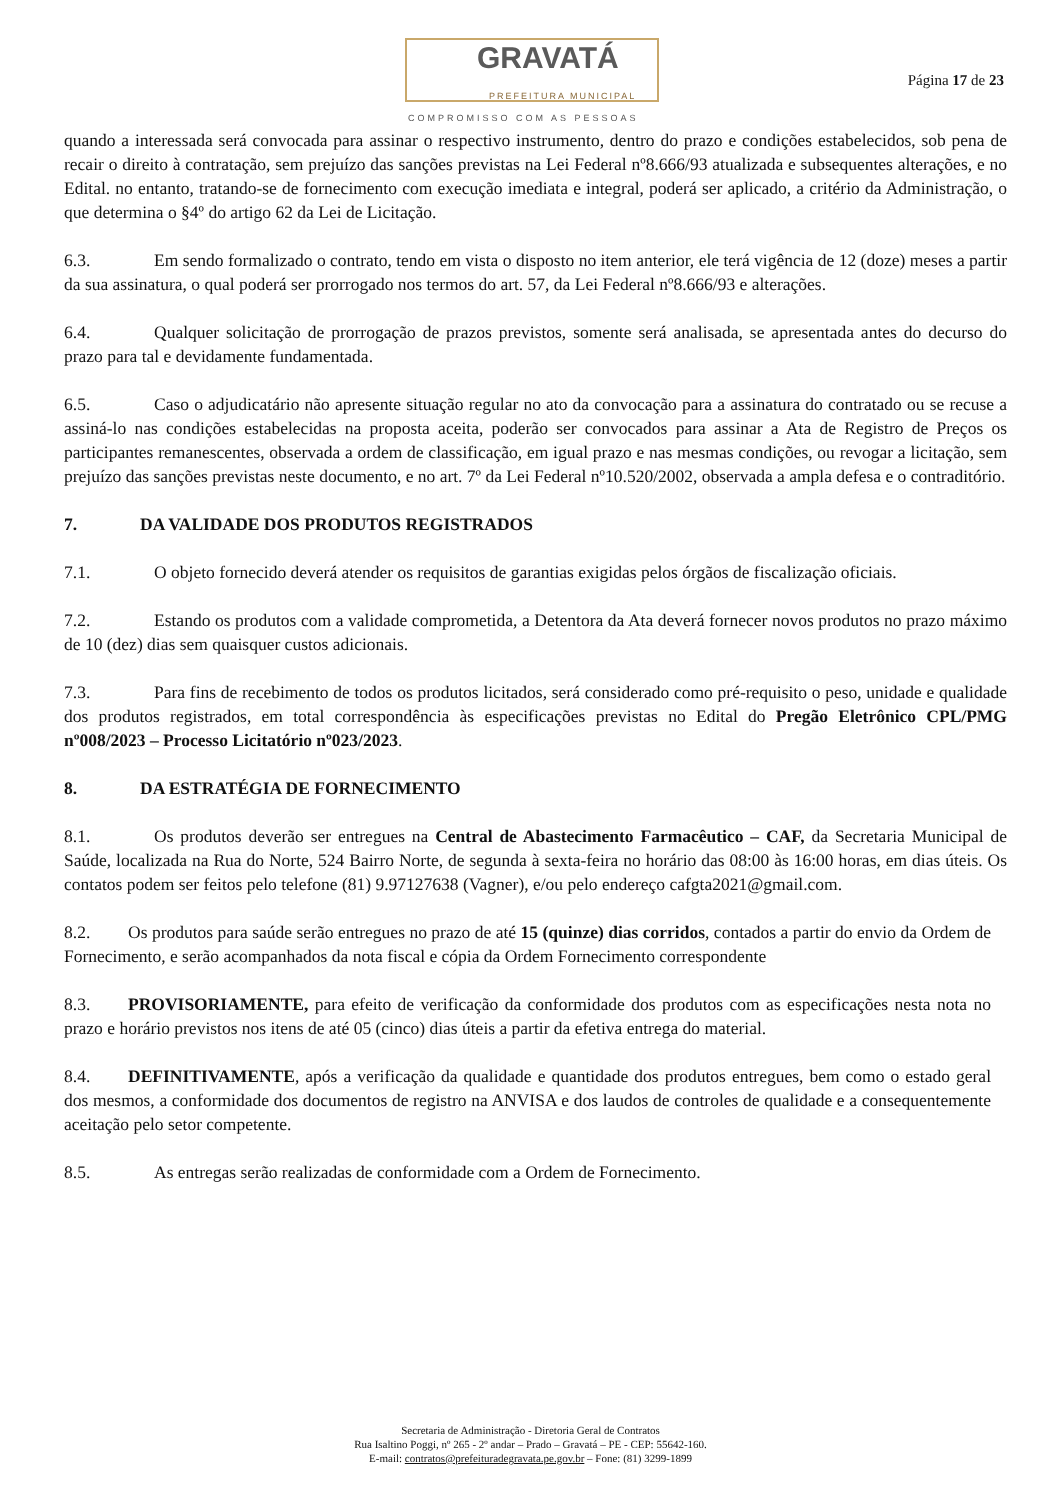GRAVATÁ
PREFEITURA MUNICIPAL
COMPROMISSO COM AS PESSOAS
Página 17 de 23
quando a interessada será convocada para assinar o respectivo instrumento, dentro do prazo e condições estabelecidos, sob pena de recair o direito à contratação, sem prejuízo das sanções previstas na Lei Federal nº8.666/93 atualizada e subsequentes alterações, e no Edital. no entanto, tratando-se de fornecimento com execução imediata e integral, poderá ser aplicado, a critério da Administração, o que determina o §4º do artigo 62 da Lei de Licitação.
6.3. Em sendo formalizado o contrato, tendo em vista o disposto no item anterior, ele terá vigência de 12 (doze) meses a partir da sua assinatura, o qual poderá ser prorrogado nos termos do art. 57, da Lei Federal nº8.666/93 e alterações.
6.4. Qualquer solicitação de prorrogação de prazos previstos, somente será analisada, se apresentada antes do decurso do prazo para tal e devidamente fundamentada.
6.5. Caso o adjudicatário não apresente situação regular no ato da convocação para a assinatura do contratado ou se recuse a assiná-lo nas condições estabelecidas na proposta aceita, poderão ser convocados para assinar a Ata de Registro de Preços os participantes remanescentes, observada a ordem de classificação, em igual prazo e nas mesmas condições, ou revogar a licitação, sem prejuízo das sanções previstas neste documento, e no art. 7º da Lei Federal nº10.520/2002, observada a ampla defesa e o contraditório.
7. DA VALIDADE DOS PRODUTOS REGISTRADOS
7.1. O objeto fornecido deverá atender os requisitos de garantias exigidas pelos órgãos de fiscalização oficiais.
7.2. Estando os produtos com a validade comprometida, a Detentora da Ata deverá fornecer novos produtos no prazo máximo de 10 (dez) dias sem quaisquer custos adicionais.
7.3. Para fins de recebimento de todos os produtos licitados, será considerado como pré-requisito o peso, unidade e qualidade dos produtos registrados, em total correspondência às especificações previstas no Edital do Pregão Eletrônico CPL/PMG nº008/2023 – Processo Licitatório nº023/2023.
8. DA ESTRATÉGIA DE FORNECIMENTO
8.1. Os produtos deverão ser entregues na Central de Abastecimento Farmacêutico – CAF, da Secretaria Municipal de Saúde, localizada na Rua do Norte, 524 Bairro Norte, de segunda à sexta-feira no horário das 08:00 às 16:00 horas, em dias úteis. Os contatos podem ser feitos pelo telefone (81) 9.97127638 (Vagner), e/ou pelo endereço cafgta2021@gmail.com.
8.2. Os produtos para saúde serão entregues no prazo de até 15 (quinze) dias corridos, contados a partir do envio da Ordem de Fornecimento, e serão acompanhados da nota fiscal e cópia da Ordem Fornecimento correspondente
8.3. PROVISORIAMENTE, para efeito de verificação da conformidade dos produtos com as especificações nesta nota no prazo e horário previstos nos itens de até 05 (cinco) dias úteis a partir da efetiva entrega do material.
8.4. DEFINITIVAMENTE, após a verificação da qualidade e quantidade dos produtos entregues, bem como o estado geral dos mesmos, a conformidade dos documentos de registro na ANVISA e dos laudos de controles de qualidade e a consequentemente aceitação pelo setor competente.
8.5. As entregas serão realizadas de conformidade com a Ordem de Fornecimento.
Secretaria de Administração - Diretoria Geral de Contratos
Rua Isaltino Poggi, nº 265 - 2º andar – Prado – Gravatá – PE - CEP: 55642-160.
E-mail: contratos@prefeituradegravata.pe.gov.br – Fone: (81) 3299-1899